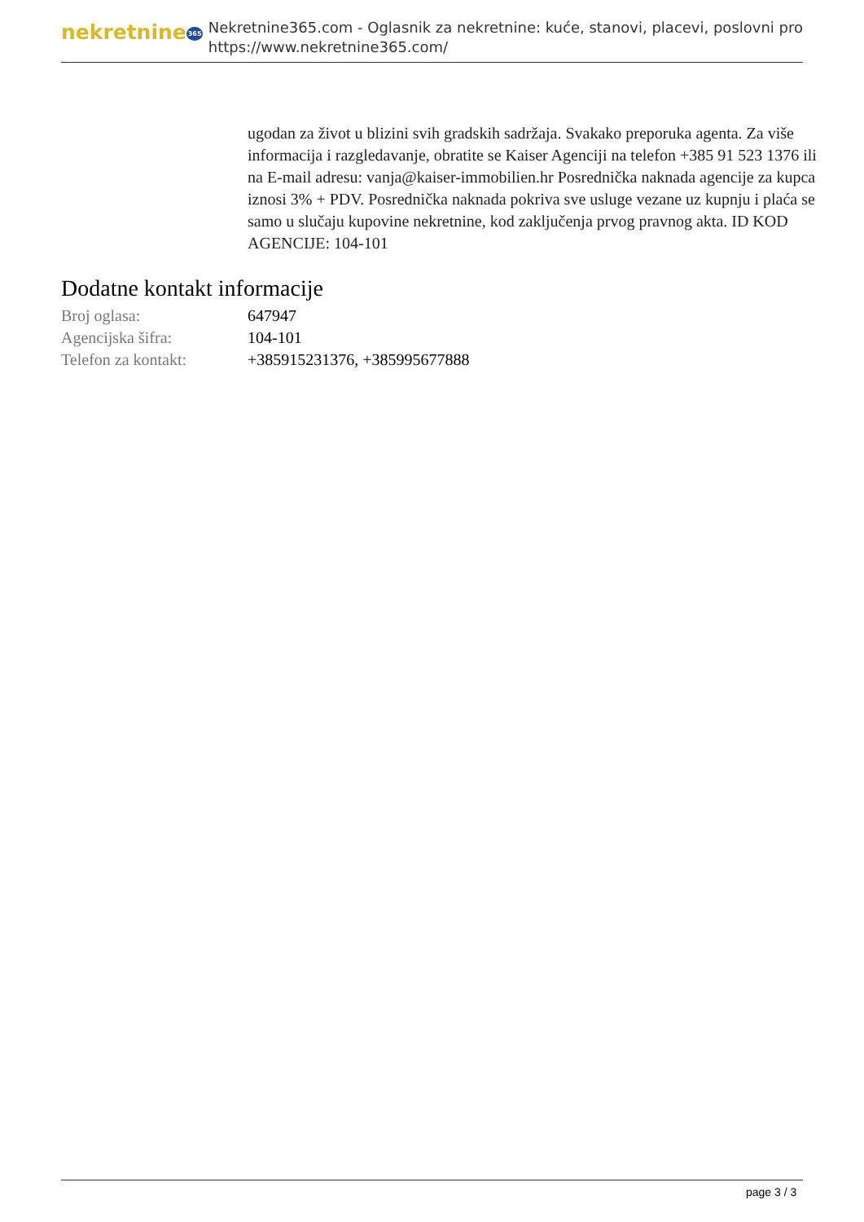nekretnine365
Nekretnine365.com - Oglasnik za nekretnine: kuće, stanovi, placevi, poslovni pro
https://www.nekretnine365.com/
ugodan za život u blizini svih gradskih sadržaja. Svakako preporuka agenta. Za više informacija i razgledavanje, obratite se Kaiser Agenciji na telefon +385 91 523 1376 ili na E-mail adresu: vanja@kaiser-immobilien.hr Posrednička naknada agencije za kupca iznosi 3% + PDV. Posrednička naknada pokriva sve usluge vezane uz kupnju i plaća se samo u slučaju kupovine nekretnine, kod zaključenja prvog pravnog akta. ID KOD AGENCIJE: 104-101
Dodatne kontakt informacije
| Broj oglasa: | 647947 |
| Agencijska šifra: | 104-101 |
| Telefon za kontakt: | +385915231376, +385995677888 |
page 3 / 3